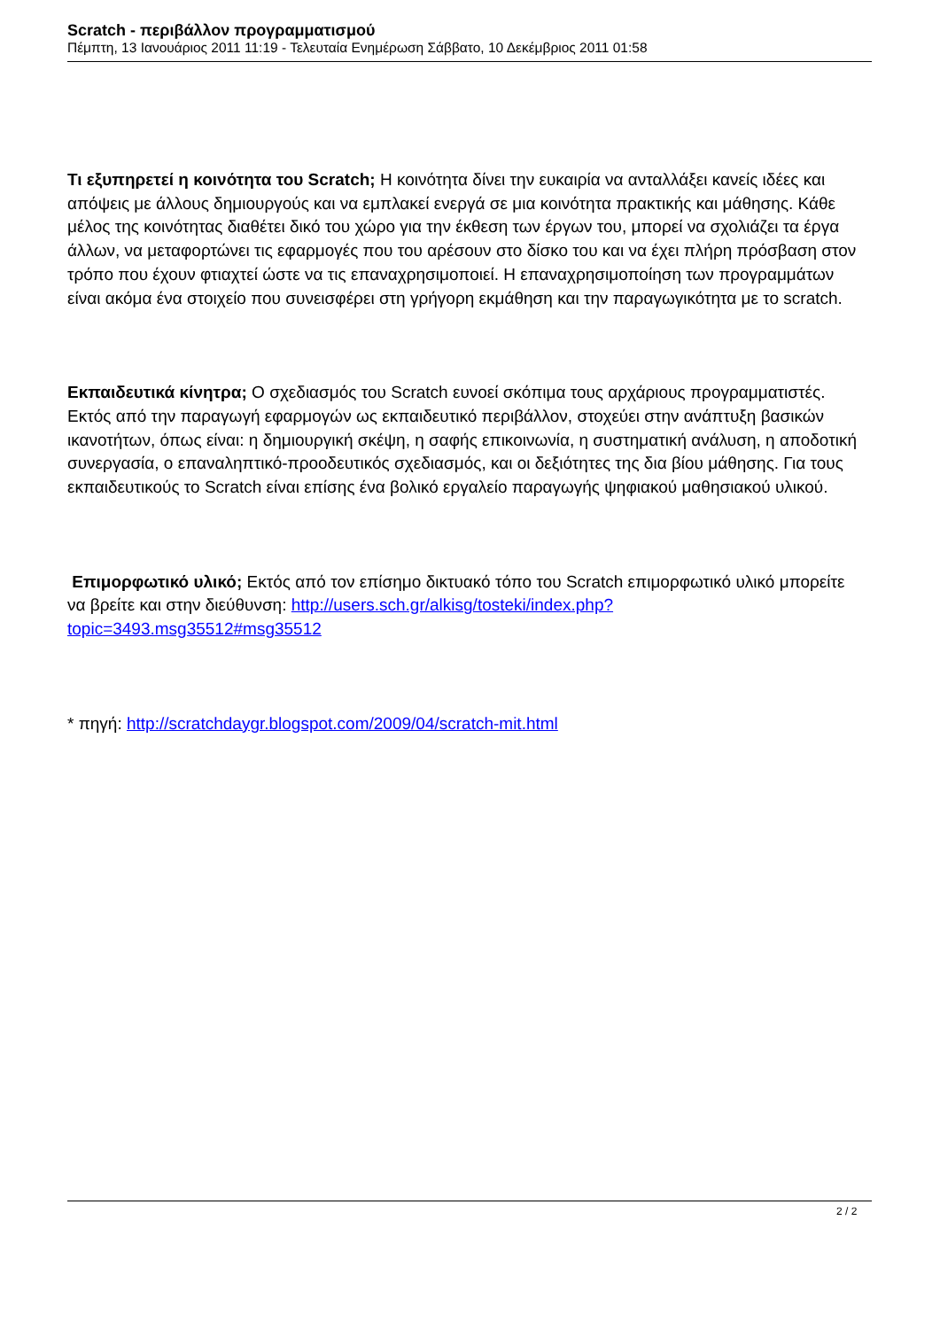Scratch - περιβάλλον προγραμματισμού
Πέμπτη, 13 Ιανουάριος 2011 11:19 - Τελευταία Ενημέρωση Σάββατο, 10 Δεκέμβριος 2011 01:58
Τι εξυπηρετεί η κοινότητα του Scratch; Η κοινότητα δίνει την ευκαιρία να ανταλλάξει κανείς ιδέες και απόψεις με άλλους δημιουργούς και να εμπλακεί ενεργά σε μια κοινότητα πρακτικής και μάθησης. Κάθε μέλος της κοινότητας διαθέτει δικό του χώρο για την έκθεση των έργων του, μπορεί να σχολιάζει τα έργα άλλων, να μεταφορτώνει τις εφαρμογές που του αρέσουν στο δίσκο του και να έχει πλήρη πρόσβαση στον τρόπο που έχουν φτιαχτεί ώστε να τις επαναχρησιμοποιεί. Η επαναχρησιμοποίηση των προγραμμάτων είναι ακόμα ένα στοιχείο που συνεισφέρει στη γρήγορη εκμάθηση και την παραγωγικότητα με το scratch.
Εκπαιδευτικά κίνητρα; Ο σχεδιασμός του Scratch ευνοεί σκόπιμα τους αρχάριους προγραμματιστές. Εκτός από την παραγωγή εφαρμογών ως εκπαιδευτικό περιβάλλον, στοχεύει στην ανάπτυξη βασικών ικανοτήτων, όπως είναι: η δημιουργική σκέψη, η σαφής επικοινωνία, η συστηματική ανάλυση, η αποδοτική συνεργασία, ο επαναληπτικό-προοδευτικός σχεδιασμός, και οι δεξιότητες της δια βίου μάθησης. Για τους εκπαιδευτικούς το Scratch είναι επίσης ένα βολικό εργαλείο παραγωγής ψηφιακού μαθησιακού υλικού.
Επιμορφωτικό υλικό; Εκτός από τον επίσημο δικτυακό τόπο του Scratch επιμορφωτικό υλικό μπορείτε να βρείτε και στην διεύθυνση: http://users.sch.gr/alkisg/tosteki/index.php?topic=3493.msg35512#msg35512
* πηγή: http://scratchdaygr.blogspot.com/2009/04/scratch-mit.html
2 / 2